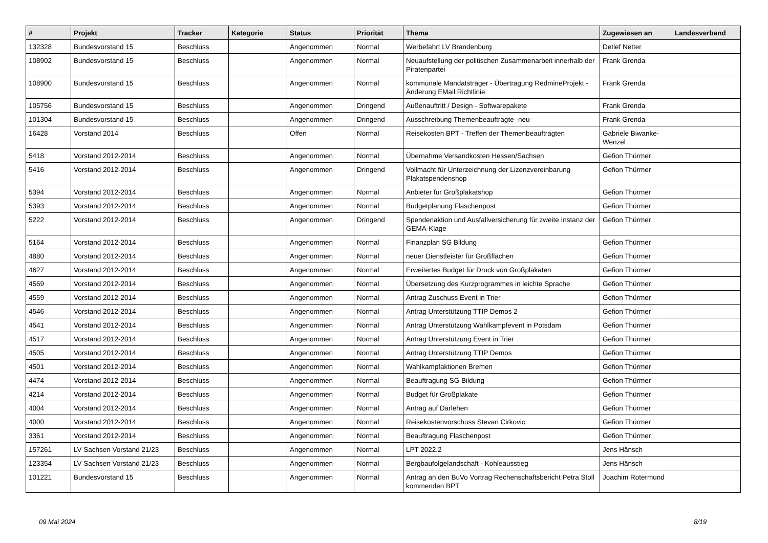| # | Projekt | Tracker | Kategorie | Status | Priorität | Thema | Zugewiesen an | Landesverband |
| --- | --- | --- | --- | --- | --- | --- | --- | --- |
| 132328 | Bundesvorstand 15 | Beschluss | | Angenommen | Normal | Werbefahrt LV Brandenburg | Detlef Netter | |
| 108902 | Bundesvorstand 15 | Beschluss | | Angenommen | Normal | Neuaufstellung der politischen Zusammenarbeit innerhalb der Piratenpartei | Frank Grenda | |
| 108900 | Bundesvorstand 15 | Beschluss | | Angenommen | Normal | kommunale Mandatsträger - Übertragung RedmineProjekt - Änderung EMail Richtlinie | Frank Grenda | |
| 105756 | Bundesvorstand 15 | Beschluss | | Angenommen | Dringend | Außenauftritt / Design - Softwarepakete | Frank Grenda | |
| 101304 | Bundesvorstand 15 | Beschluss | | Angenommen | Dringend | Ausschreibung Themenbeauftragte -neu- | Frank Grenda | |
| 16428 | Vorstand 2014 | Beschluss | | Offen | Normal | Reisekosten BPT - Treffen der Themenbeauftragten | Gabriele Biwanke-Wenzel | |
| 5418 | Vorstand 2012-2014 | Beschluss | | Angenommen | Normal | Übernahme Versandkosten Hessen/Sachsen | Gefion Thürmer | |
| 5416 | Vorstand 2012-2014 | Beschluss | | Angenommen | Dringend | Vollmacht für Unterzeichnung der Lizenzvereinbarung Plakatspendenshop | Gefion Thürmer | |
| 5394 | Vorstand 2012-2014 | Beschluss | | Angenommen | Normal | Anbieter für Großplakatshop | Gefion Thürmer | |
| 5393 | Vorstand 2012-2014 | Beschluss | | Angenommen | Normal | Budgetplanung Flaschenpost | Gefion Thürmer | |
| 5222 | Vorstand 2012-2014 | Beschluss | | Angenommen | Dringend | Spendenaktion und Ausfallversicherung für zweite Instanz der GEMA-Klage | Gefion Thürmer | |
| 5164 | Vorstand 2012-2014 | Beschluss | | Angenommen | Normal | Finanzplan SG Bildung | Gefion Thürmer | |
| 4880 | Vorstand 2012-2014 | Beschluss | | Angenommen | Normal | neuer Dienstleister für Großflächen | Gefion Thürmer | |
| 4627 | Vorstand 2012-2014 | Beschluss | | Angenommen | Normal | Erweitertes Budget für Druck von Großplakaten | Gefion Thürmer | |
| 4569 | Vorstand 2012-2014 | Beschluss | | Angenommen | Normal | Übersetzung des Kurzprogrammes in leichte Sprache | Gefion Thürmer | |
| 4559 | Vorstand 2012-2014 | Beschluss | | Angenommen | Normal | Antrag Zuschuss Event in Trier | Gefion Thürmer | |
| 4546 | Vorstand 2012-2014 | Beschluss | | Angenommen | Normal | Antrag Unterstützung TTIP Demos 2 | Gefion Thürmer | |
| 4541 | Vorstand 2012-2014 | Beschluss | | Angenommen | Normal | Antrag Unterstützung Wahlkampfevent in Potsdam | Gefion Thürmer | |
| 4517 | Vorstand 2012-2014 | Beschluss | | Angenommen | Normal | Antrag Unterstützung Event in Trier | Gefion Thürmer | |
| 4505 | Vorstand 2012-2014 | Beschluss | | Angenommen | Normal | Antrag Unterstützung TTIP Demos | Gefion Thürmer | |
| 4501 | Vorstand 2012-2014 | Beschluss | | Angenommen | Normal | Wahlkampfaktionen Bremen | Gefion Thürmer | |
| 4474 | Vorstand 2012-2014 | Beschluss | | Angenommen | Normal | Beauftragung SG Bildung | Gefion Thürmer | |
| 4214 | Vorstand 2012-2014 | Beschluss | | Angenommen | Normal | Budget für Großplakate | Gefion Thürmer | |
| 4004 | Vorstand 2012-2014 | Beschluss | | Angenommen | Normal | Antrag auf Darlehen | Gefion Thürmer | |
| 4000 | Vorstand 2012-2014 | Beschluss | | Angenommen | Normal | Reisekostenvorschuss Stevan Cirkovic | Gefion Thürmer | |
| 3361 | Vorstand 2012-2014 | Beschluss | | Angenommen | Normal | Beauftragung Flaschenpost | Gefion Thürmer | |
| 157261 | LV Sachsen Vorstand 21/23 | Beschluss | | Angenommen | Normal | LPT 2022.2 | Jens Hänsch | |
| 123354 | LV Sachsen Vorstand 21/23 | Beschluss | | Angenommen | Normal | Bergbaufolgelandschaft - Kohleausstieg | Jens Hänsch | |
| 101221 | Bundesvorstand 15 | Beschluss | | Angenommen | Normal | Antrag an den BuVo Vortrag Rechenschaftsbericht Petra Stoll kommenden BPT | Joachim Rotermund | |
09 Mai 2024 8/19